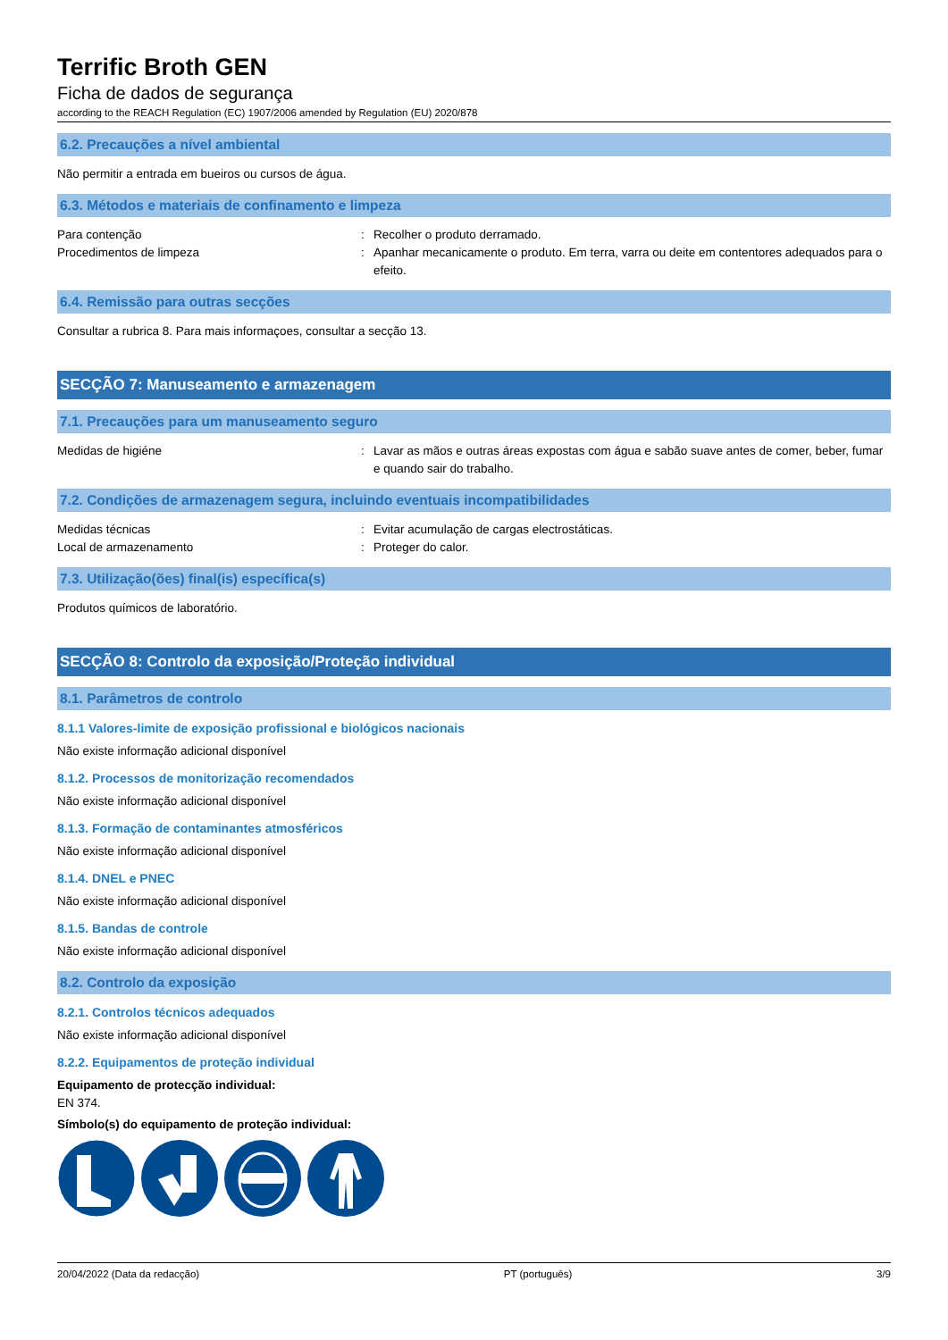Terrific Broth GEN
Ficha de dados de segurança
according to the REACH Regulation (EC) 1907/2006 amended by Regulation (EU) 2020/878
6.2. Precauções a nível ambiental
Não permitir a entrada em bueiros ou cursos de água.
6.3. Métodos e materiais de confinamento e limpeza
Para contenção : Recolher o produto derramado.
Procedimentos de limpeza : Apanhar mecanicamente o produto. Em terra, varra ou deite em contentores adequados para o efeito.
6.4. Remissão para outras secções
Consultar a rubrica 8. Para mais informaçoes, consultar a secção 13.
SECÇÃO 7: Manuseamento e armazenagem
7.1. Precauções para um manuseamento seguro
Medidas de higiéne : Lavar as mãos e outras áreas expostas com água e sabão suave antes de comer, beber, fumar e quando sair do trabalho.
7.2. Condições de armazenagem segura, incluindo eventuais incompatibilidades
Medidas técnicas : Evitar acumulação de cargas electrostáticas.
Local de armazenamento : Proteger do calor.
7.3. Utilização(ões) final(is) específica(s)
Produtos químicos de laboratório.
SECÇÃO 8: Controlo da exposição/Proteção individual
8.1. Parâmetros de controlo
8.1.1 Valores-limite de exposição profissional e biológicos nacionais
Não existe informação adicional disponível
8.1.2. Processos de monitorização recomendados
Não existe informação adicional disponível
8.1.3. Formação de contaminantes atmosféricos
Não existe informação adicional disponível
8.1.4. DNEL e PNEC
Não existe informação adicional disponível
8.1.5. Bandas de controle
Não existe informação adicional disponível
8.2. Controlo da exposição
8.2.1. Controlos técnicos adequados
Não existe informação adicional disponível
8.2.2. Equipamentos de proteção individual
Equipamento de protecção individual:
EN 374.
Símbolo(s) do equipamento de proteção individual:
20/04/2022 (Data da redacção) PT (português) 3/9